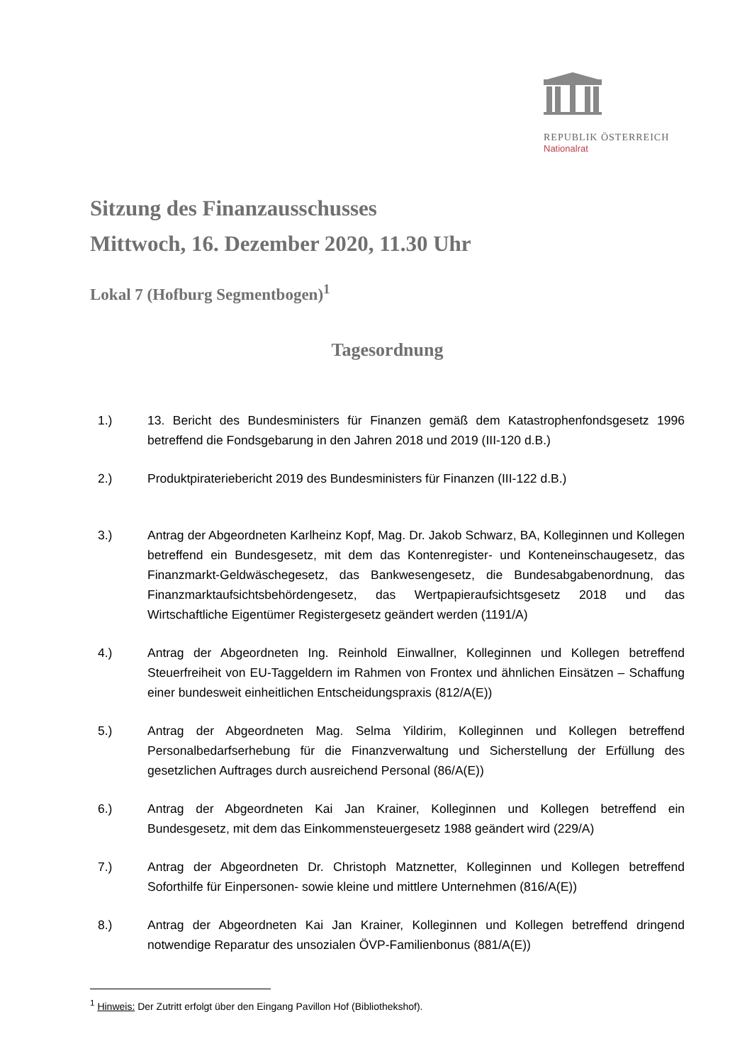REPUBLIK ÖSTERREICH
Nationalrat
Sitzung des Finanzausschusses
Mittwoch, 16. Dezember 2020, 11.30 Uhr
Lokal 7 (Hofburg Segmentbogen)<sup>1</sup>
Tagesordnung
1.) 13. Bericht des Bundesministers für Finanzen gemäß dem Katastrophenfondsgesetz 1996 betreffend die Fondsgebarung in den Jahren 2018 und 2019 (III-120 d.B.)
2.) Produktpirateriebericht 2019 des Bundesministers für Finanzen (III-122 d.B.)
3.) Antrag der Abgeordneten Karlheinz Kopf, Mag. Dr. Jakob Schwarz, BA, Kolleginnen und Kollegen betreffend ein Bundesgesetz, mit dem das Kontenregister- und Konteneinschaugesetz, das Finanzmarkt-Geldwäschegesetz, das Bankwesengesetz, die Bundesabgabenordnung, das Finanzmarktaufsichtsbehördengesetz, das Wertpapieraufsichtsgesetz 2018 und das Wirtschaftliche Eigentümer Registergesetz geändert werden (1191/A)
4.) Antrag der Abgeordneten Ing. Reinhold Einwallner, Kolleginnen und Kollegen betreffend Steuerfreiheit von EU-Taggeldern im Rahmen von Frontex und ähnlichen Einsätzen – Schaffung einer bundesweit einheitlichen Entscheidungspraxis (812/A(E))
5.) Antrag der Abgeordneten Mag. Selma Yildirim, Kolleginnen und Kollegen betreffend Personalbedarfserhebung für die Finanzverwaltung und Sicherstellung der Erfüllung des gesetzlichen Auftrages durch ausreichend Personal (86/A(E))
6.) Antrag der Abgeordneten Kai Jan Krainer, Kolleginnen und Kollegen betreffend ein Bundesgesetz, mit dem das Einkommensteuergesetz 1988 geändert wird (229/A)
7.) Antrag der Abgeordneten Dr. Christoph Matznetter, Kolleginnen und Kollegen betreffend Soforthilfe für Einpersonen- sowie kleine und mittlere Unternehmen (816/A(E))
8.) Antrag der Abgeordneten Kai Jan Krainer, Kolleginnen und Kollegen betreffend dringend notwendige Reparatur des unsozialen ÖVP-Familienbonus (881/A(E))
<sup>1</sup> Hinweis: Der Zutritt erfolgt über den Eingang Pavillon Hof (Bibliothekshof).